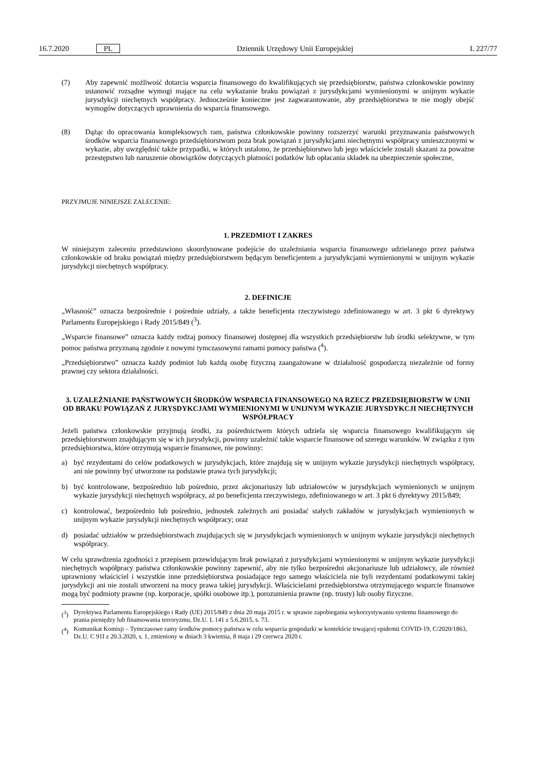16.7.2020 PL Dziennik Urzędowy Unii Europejskiej L 227/77
(7) Aby zapewnić możliwość dotarcia wsparcia finansowego do kwalifikujących się przedsiębiorstw, państwa członkowskie powinny ustanowić rozsądne wymogi mające na celu wykazanie braku powiązań z jurysdykcjami wymienionymi w unijnym wykazie jurysdykcji niechętnych współpracy. Jednocześnie konieczne jest zagwarantowanie, aby przedsiębiorstwa te nie mogły obejść wymogów dotyczących uprawnienia do wsparcia finansowego.
(8) Dążąc do opracowania kompleksowych ram, państwa członkowskie powinny rozszerzyć warunki przyznawania państwowych środków wsparcia finansowego przedsiębiorstwom poza brak powiązań z jurysdykcjami niechętnymi współpracy umieszczonymi w wykazie, aby uwzględnić także przypadki, w których ustalono, że przedsiębiorstwo lub jego właściciele zostali skazani za poważne przestępstwo lub naruszenie obowiązków dotyczących płatności podatków lub opłacania składek na ubezpieczenie społeczne,
PRZYJMUJE NINIEJSZE ZALECENIE:
1. PRZEDMIOT I ZAKRES
W niniejszym zaleceniu przedstawiono skoordynowane podejście do uzależniania wsparcia finansowego udzielanego przez państwa członkowskie od braku powiązań między przedsiębiorstwem będącym beneficjentem a jurysdykcjami wymienionymi w unijnym wykazie jurysdykcji niechętnych współpracy.
2. DEFINICJE
„Własność” oznacza bezpośrednie i pośrednie udziały, a także beneficjenta rzeczywistego zdefiniowanego w art. 3 pkt 6 dyrektywy Parlamentu Europejskiego i Rady 2015/849 (<sup>3</sup>).
„Wsparcie finansowe” oznacza każdy rodzaj pomocy finansowej dostępnej dla wszystkich przedsiębiorstw lub środki selektywne, w tym pomoc państwa przyznaną zgodnie z nowymi tymczasowymi ramami pomocy państwa (<sup>4</sup>).
„Przedsiębiorstwo” oznacza każdy podmiot lub każdą osobę fizyczną zaangażowane w działalność gospodarczą niezależnie od formy prawnej czy sektora działalności.
3. UZALEŻNIANIE PAŃSTWOWYCH ŚRODKÓW WSPARCIA FINANSOWEGO NA RZECZ PRZEDSIĘBIORSTW W UNII OD BRAKU POWIĄZAŃ Z JURYSDYKCJAMI WYMIENIONYMI W UNIJNYM WYKAZIE JURYSDYKCJI NIECHĘTNYCH WSPÓŁPRACY
Jeżeli państwa członkowskie przyjmują środki, za pośrednictwem których udziela się wsparcia finansowego kwalifikującym się przedsiębiorstwom znajdującym się w ich jurysdykcji, powinny uzależnić takie wsparcie finansowe od szeregu warunków. W związku z tym przedsiębiorstwa, które otrzymują wsparcie finansowe, nie powinny:
a) być rezydentami do celów podatkowych w jurysdykcjach, które znajdują się w unijnym wykazie jurysdykcji niechętnych współpracy, ani nie powinny być utworzone na podstawie prawa tych jurysdykcji;
b) być kontrolowane, bezpośrednio lub pośrednio, przez akcjonariuszy lub udziałowców w jurysdykcjach wymienionych w unijnym wykazie jurysdykcji niechętnych współpracy, aż po beneficjenta rzeczywistego, zdefiniowanego w art. 3 pkt 6 dyrektywy 2015/849;
c) kontrolować, bezpośrednio lub pośrednio, jednostek zależnych ani posiadać stałych zakładów w jurysdykcjach wymienionych w unijnym wykazie jurysdykcji niechętnych współpracy; oraz
d) posiadać udziałów w przedsiębiorstwach znajdujących się w jurysdykcjach wymienionych w unijnym wykazie jurysdykcji niechętnych współpracy.
W celu sprawdzenia zgodności z przepisem przewidującym brak powiązań z jurysdykcjami wymienionymi w unijnym wykazie jurysdykcji niechętnych współpracy państwa członkowskie powinny zapewnić, aby nie tylko bezpośredni akcjonariusze lub udziałowcy, ale również uprawniony właściciel i wszystkie inne przedsiębiorstwa posiadające tego samego właściciela nie byli rezydentami podatkowymi takiej jurysdykcji ani nie zostali utworzeni na mocy prawa takiej jurysdykcji. Właścicielami przedsiębiorstwa otrzymującego wsparcie finansowe mogą być podmioty prawne (np. korporacje, spółki osobowe itp.), porozumienia prawne (np. trusty) lub osoby fizyczne.
(<sup>3</sup>) Dyrektywa Parlamentu Europejskiego i Rady (UE) 2015/849 z dnia 20 maja 2015 r. w sprawie zapobiegania wykorzystywaniu systemu finansowego do prania pieniędzy lub finansowania terroryzmu, Dz.U. L 141 z 5.6.2015, s. 73.
(<sup>4</sup>) Komunikat Komisji – Tymczasowe ramy środków pomocy państwa w celu wsparcia gospodarki w kontekście trwającej epidemii COVID-19, C/2020/1863, Dz.U. C 91I z 20.3.2020, s. 1, zmieniony w dniach 3 kwietnia, 8 maja i 29 czerwca 2020 r.